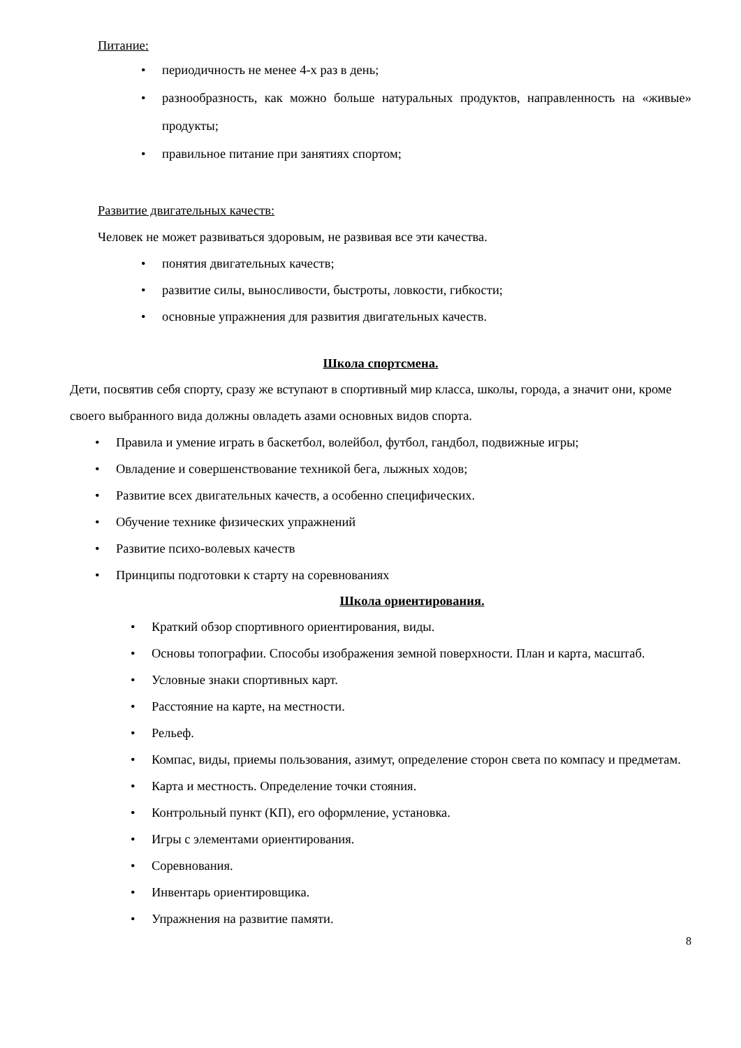Питание:
• периодичность не менее 4-х раз в день;
• разнообразность, как можно больше натуральных продуктов, направленность на «живые» продукты;
• правильное питание при занятиях спортом;
Развитие двигательных качеств:
Человек не может развиваться здоровым, не развивая все эти качества.
• понятия двигательных качеств;
• развитие силы, выносливости, быстроты, ловкости, гибкости;
• основные упражнения для развития двигательных качеств.
Школа спортсмена.
Дети, посвятив себя спорту, сразу же вступают в спортивный мир класса, школы, города, а значит они, кроме своего выбранного вида должны овладеть азами основных видов спорта.
• Правила и умение играть в баскетбол, волейбол, футбол, гандбол, подвижные игры;
• Овладение и совершенствование техникой бега, лыжных ходов;
• Развитие всех двигательных качеств, а особенно специфических.
• Обучение технике физических упражнений
• Развитие психо-волевых качеств
• Принципы подготовки к старту на соревнованиях
Школа ориентирования.
• Краткий обзор спортивного ориентирования, виды.
• Основы топографии. Способы изображения земной поверхности. План и карта, масштаб.
• Условные знаки спортивных карт.
• Расстояние на карте, на местности.
• Рельеф.
• Компас, виды, приемы пользования, азимут, определение сторон света по компасу и предметам.
• Карта и местность. Определение точки стояния.
• Контрольный пункт (КП), его оформление, установка.
• Игры с элементами ориентирования.
• Соревнования.
• Инвентарь ориентировщика.
• Упражнения на развитие памяти.
8